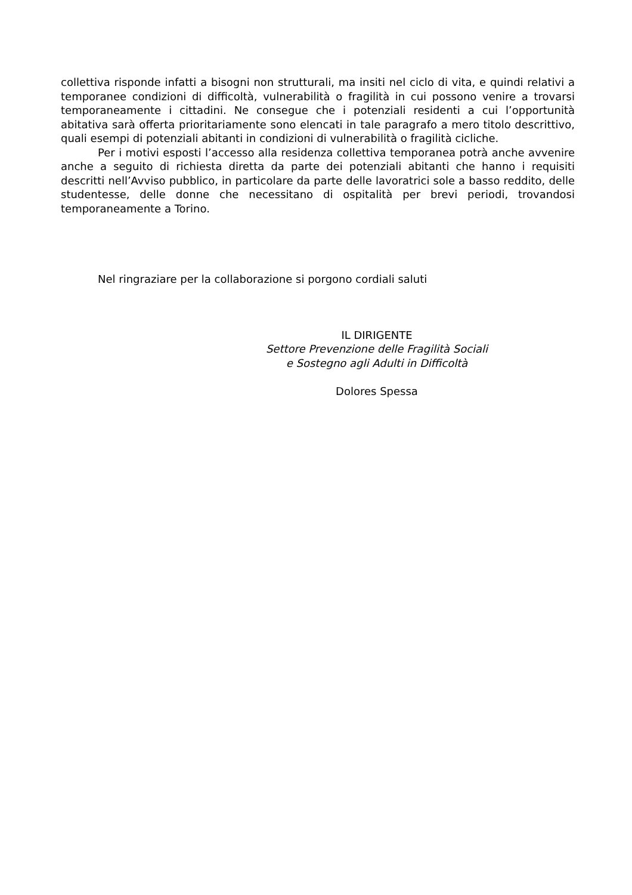collettiva risponde infatti a bisogni non strutturali, ma insiti nel ciclo di vita, e quindi relativi a temporanee condizioni di difficoltà, vulnerabilità o fragilità in cui possono venire a trovarsi temporaneamente i cittadini. Ne consegue che i potenziali residenti a cui l’opportunità abitativa sarà offerta prioritariamente sono elencati in tale paragrafo a mero titolo descrittivo, quali esempi di potenziali abitanti in condizioni di vulnerabilità o fragilità cicliche.
Per i motivi esposti l’accesso alla residenza collettiva temporanea potrà anche avvenire anche a seguito di richiesta diretta da parte dei potenziali abitanti che hanno i requisiti descritti nell’Avviso pubblico, in particolare da parte delle lavoratrici sole a basso reddito, delle studentesse, delle donne che necessitano di ospitalità per brevi periodi, trovandosi temporaneamente a Torino.
Nel ringraziare per la collaborazione si porgono cordiali saluti
IL DIRIGENTE
Settore Prevenzione delle Fragilità Sociali
e Sostegno agli Adulti in Difficoltà
Dolores Spessa